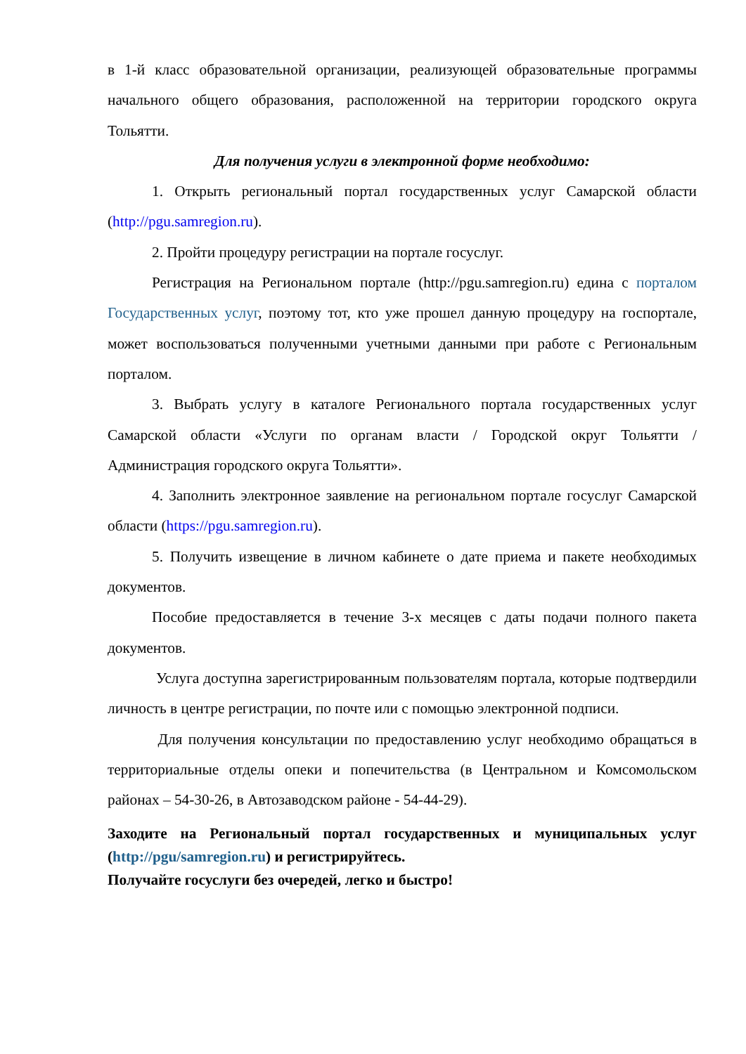в 1-й класс образовательной организации, реализующей образовательные программы начального общего образования, расположенной на территории городского округа Тольятти.
Для получения услуги в электронной форме необходимо:
1. Открыть региональный портал государственных услуг Самарской области (http://pgu.samregion.ru).
2. Пройти процедуру регистрации на портале госуслуг.
Регистрация на Региональном портале (http://pgu.samregion.ru) едина с порталом Государственных услуг, поэтому тот, кто уже прошел данную процедуру на госпортале, может воспользоваться полученными учетными данными при работе с Региональным порталом.
3. Выбрать услугу в каталоге Регионального портала государственных услуг Самарской области «Услуги по органам власти / Городской округ Тольятти / Администрация городского округа Тольятти».
4. Заполнить электронное заявление на региональном портале госуслуг Самарской области (https://pgu.samregion.ru).
5. Получить извещение в личном кабинете о дате приема и пакете необходимых документов.
Пособие предоставляется в течение 3-х месяцев с даты подачи полного пакета документов.
Услуга доступна зарегистрированным пользователям портала, которые подтвердили личность в центре регистрации, по почте или с помощью электронной подписи.
Для получения консультации по предоставлению услуг необходимо обращаться в территориальные отделы опеки и попечительства (в Центральном и Комсомольском районах – 54-30-26, в Автозаводском районе - 54-44-29).
Заходите на Региональный портал государственных и муниципальных услуг (http://pgu/samregion.ru) и регистрируйтесь.
Получайте госуслуги без очередей, легко и быстро!